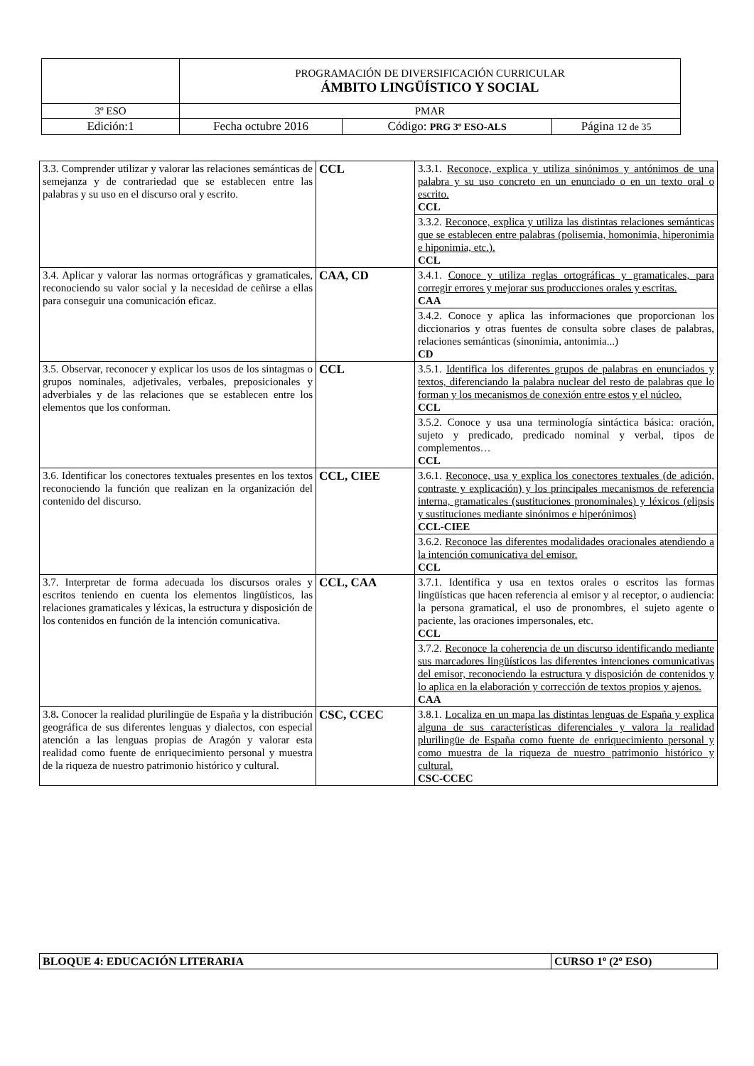| | PROGRAMACIÓN DE DIVERSIFICACIÓN CURRICULAR ÁMBITO LINGÜÍSTICO Y SOCIAL | | |
| 3º ESO | PMAR | | |
| Edición:1 | Fecha octubre 2016 | Código: PRG 3º ESO-ALS | Página 12 de 35 |
| 3.3. Comprender utilizar y valorar las relaciones semánticas de semejanza y de contrariedad que se establecen entre las palabras y su uso en el discurso oral y escrito. | CCL | 3.3.1. Reconoce, explica y utiliza sinónimos y antónimos de una palabra y su uso concreto en un enunciado o en un texto oral o escrito. CCL |
| | | 3.3.2. Reconoce, explica y utiliza las distintas relaciones semánticas que se establecen entre palabras (polisemia, homonimia, hiperonimia e hiponimia, etc.). CCL |
| 3.4. Aplicar y valorar las normas ortográficas y gramaticales, reconociendo su valor social y la necesidad de ceñirse a ellas para conseguir una comunicación eficaz. | CAA, CD | 3.4.1. Conoce y utiliza reglas ortográficas y gramaticales, para corregir errores y mejorar sus producciones orales y escritas. CAA |
| | | 3.4.2. Conoce y aplica las informaciones que proporcionan los diccionarios y otras fuentes de consulta sobre clases de palabras, relaciones semánticas (sinonimia, antonimia...) CD |
| 3.5. Observar, reconocer y explicar los usos de los sintagmas o grupos nominales, adjetivales, verbales, preposicionales y adverbiales y de las relaciones que se establecen entre los elementos que los conforman. | CCL | 3.5.1. Identifica los diferentes grupos de palabras en enunciados y textos, diferenciando la palabra nuclear del resto de palabras que lo forman y los mecanismos de conexión entre estos y el núcleo. CCL |
| | | 3.5.2. Conoce y usa una terminología sintáctica básica: oración, sujeto y predicado, predicado nominal y verbal, tipos de complementos… CCL |
| 3.6. Identificar los conectores textuales presentes en los textos reconociendo la función que realizan en la organización del contenido del discurso. | CCL, CIEE | 3.6.1. Reconoce, usa y explica los conectores textuales (de adición, contraste y explicación) y los principales mecanismos de referencia interna, gramaticales (sustituciones pronominales) y léxicos (elipsis y sustituciones mediante sinónimos e hiperónimos) CCL-CIEE |
| | | 3.6.2. Reconoce las diferentes modalidades oracionales atendiendo a la intención comunicativa del emisor. CCL |
| 3.7. Interpretar de forma adecuada los discursos orales y escritos teniendo en cuenta los elementos lingüísticos, las relaciones gramaticales y léxicas, la estructura y disposición de los contenidos en función de la intención comunicativa. | CCL, CAA | 3.7.1. Identifica y usa en textos orales o escritos las formas lingüísticas que hacen referencia al emisor y al receptor, o audiencia: la persona gramatical, el uso de pronombres, el sujeto agente o paciente, las oraciones impersonales, etc. CCL |
| | | 3.7.2. Reconoce la coherencia de un discurso identificando mediante sus marcadores lingüísticos las diferentes intenciones comunicativas del emisor, reconociendo la estructura y disposición de contenidos y lo aplica en la elaboración y corrección de textos propios y ajenos. CAA |
| 3.8 . Conocer la realidad plurilingüe de España y la distribución geográfica de sus diferentes lenguas y dialectos, con especial atención a las lenguas propias de Aragón y valorar esta realidad como fuente de enriquecimiento personal y muestra de la riqueza de nuestro patrimonio histórico y cultural. | CSC, CCEC | 3.8.1. Localiza en un mapa las distintas lenguas de España y explica alguna de sus características diferenciales y valora la realidad plurilingüe de España como fuente de enriquecimiento personal y como muestra de la riqueza de nuestro patrimonio histórico y cultural. CSC-CCEC |
| BLOQUE 4: EDUCACIÓN LITERARIA | CURSO 1º (2º ESO) |